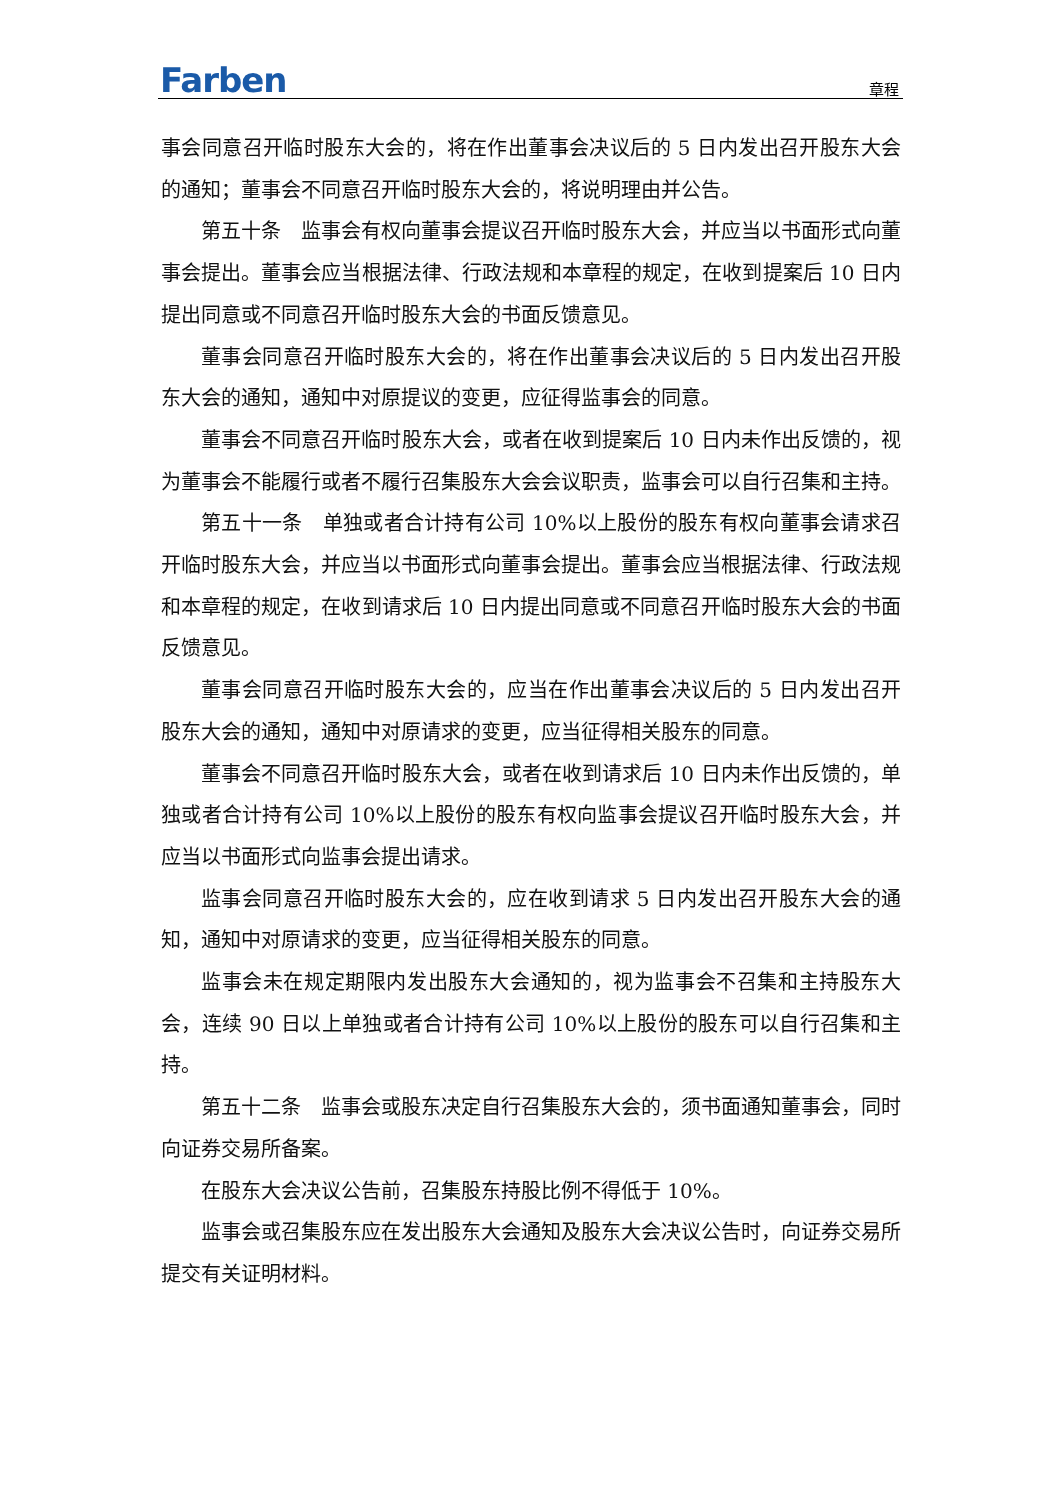Farben 章程
事会同意召开临时股东大会的，将在作出董事会决议后的 5 日内发出召开股东大会的通知；董事会不同意召开临时股东大会的，将说明理由并公告。
第五十条　监事会有权向董事会提议召开临时股东大会，并应当以书面形式向董事会提出。董事会应当根据法律、行政法规和本章程的规定，在收到提案后 10 日内提出同意或不同意召开临时股东大会的书面反馈意见。
董事会同意召开临时股东大会的，将在作出董事会决议后的 5 日内发出召开股东大会的通知，通知中对原提议的变更，应征得监事会的同意。
董事会不同意召开临时股东大会，或者在收到提案后 10 日内未作出反馈的，视为董事会不能履行或者不履行召集股东大会会议职责，监事会可以自行召集和主持。
第五十一条　单独或者合计持有公司 10%以上股份的股东有权向董事会请求召开临时股东大会，并应当以书面形式向董事会提出。董事会应当根据法律、行政法规和本章程的规定，在收到请求后 10 日内提出同意或不同意召开临时股东大会的书面反馈意见。
董事会同意召开临时股东大会的，应当在作出董事会决议后的 5 日内发出召开股东大会的通知，通知中对原请求的变更，应当征得相关股东的同意。
董事会不同意召开临时股东大会，或者在收到请求后 10 日内未作出反馈的，单独或者合计持有公司 10%以上股份的股东有权向监事会提议召开临时股东大会，并应当以书面形式向监事会提出请求。
监事会同意召开临时股东大会的，应在收到请求 5 日内发出召开股东大会的通知，通知中对原请求的变更，应当征得相关股东的同意。
监事会未在规定期限内发出股东大会通知的，视为监事会不召集和主持股东大会，连续 90 日以上单独或者合计持有公司 10%以上股份的股东可以自行召集和主持。
第五十二条　监事会或股东决定自行召集股东大会的，须书面通知董事会，同时向证券交易所备案。
在股东大会决议公告前，召集股东持股比例不得低于 10%。
监事会或召集股东应在发出股东大会通知及股东大会决议公告时，向证券交易所提交有关证明材料。